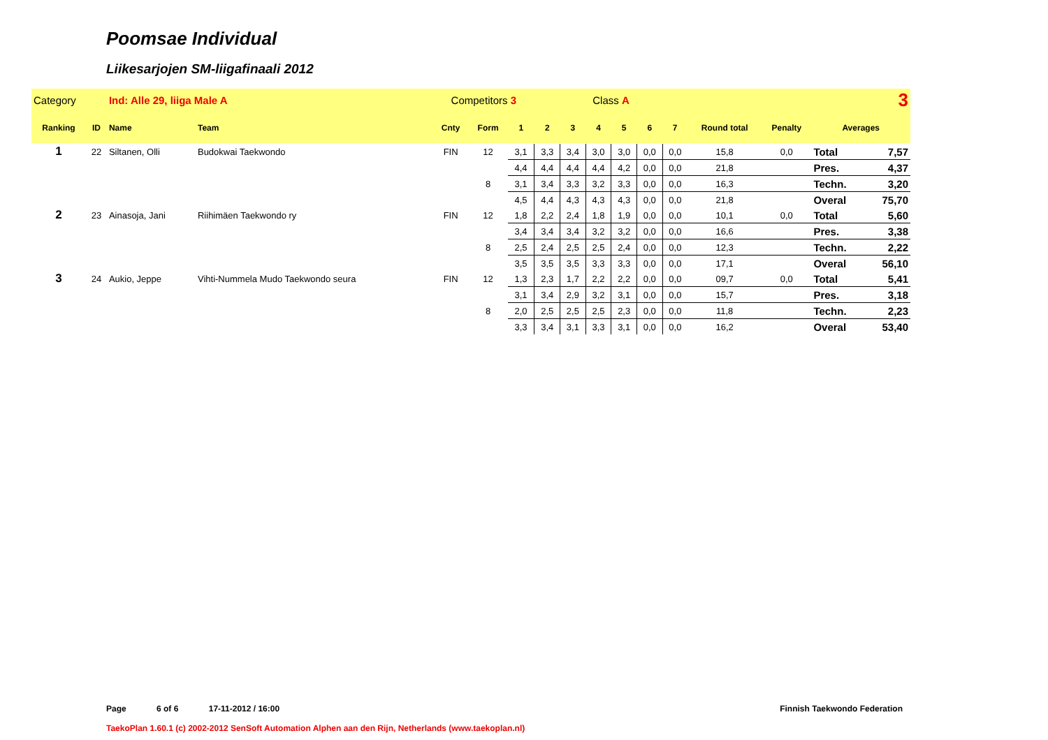Poomsae Individual
Liikesarjojen SM-liigafinaali 2012
| Category | | Ind: Alle 29, liiga Male A | | Competitors 3 | | | Class A | | | | | | 3 | | | |
| Ranking | ID | Name | Team | Cnty | Form | 1 | 2 | 3 | 4 | 5 | 6 | 7 | Round total | Penalty | Averages | |
| 1 | 22 | Siltanen, Olli | Budokwai Taekwondo | FIN | 12 | 3,1 | 3,3 | 3,4 | 3,0 | 3,0 | 0,0 | 0,0 | 15,8 | 0,0 | Total | 7,57 |
| | | | | | | 4,4 | 4,4 | 4,4 | 4,4 | 4,2 | 0,0 | 0,0 | 21,8 | | Pres. | 4,37 |
| | | | | | 8 | 3,1 | 3,4 | 3,3 | 3,2 | 3,3 | 0,0 | 0,0 | 16,3 | | Techn. | 3,20 |
| | | | | | | 4,5 | 4,4 | 4,3 | 4,3 | 4,3 | 0,0 | 0,0 | 21,8 | | Overal | 75,70 |
| 2 | 23 | Ainasoja, Jani | Riihimäen Taekwondo ry | FIN | 12 | 1,8 | 2,2 | 2,4 | 1,8 | 1,9 | 0,0 | 0,0 | 10,1 | 0,0 | Total | 5,60 |
| | | | | | | 3,4 | 3,4 | 3,4 | 3,2 | 3,2 | 0,0 | 0,0 | 16,6 | | Pres. | 3,38 |
| | | | | | 8 | 2,5 | 2,4 | 2,5 | 2,5 | 2,4 | 0,0 | 0,0 | 12,3 | | Techn. | 2,22 |
| | | | | | | 3,5 | 3,5 | 3,5 | 3,3 | 3,3 | 0,0 | 0,0 | 17,1 | | Overal | 56,10 |
| 3 | 24 | Aukio, Jeppe | Vihti-Nummela Mudo Taekwondo seura | FIN | 12 | 1,3 | 2,3 | 1,7 | 2,2 | 2,2 | 0,0 | 0,0 | 09,7 | 0,0 | Total | 5,41 |
| | | | | | | 3,1 | 3,4 | 2,9 | 3,2 | 3,1 | 0,0 | 0,0 | 15,7 | | Pres. | 3,18 |
| | | | | | 8 | 2,0 | 2,5 | 2,5 | 2,5 | 2,3 | 0,0 | 0,0 | 11,8 | | Techn. | 2,23 |
| | | | | | | 3,3 | 3,4 | 3,1 | 3,3 | 3,1 | 0,0 | 0,0 | 16,2 | | Overal | 53,40 |
Page 6 of 6 17-11-2012 / 16:00 Finnish Taekwondo Federation
TaekoPlan 1.60.1 (c) 2002-2012 SenSoft Automation Alphen aan den Rijn, Netherlands (www.taekoplan.nl)